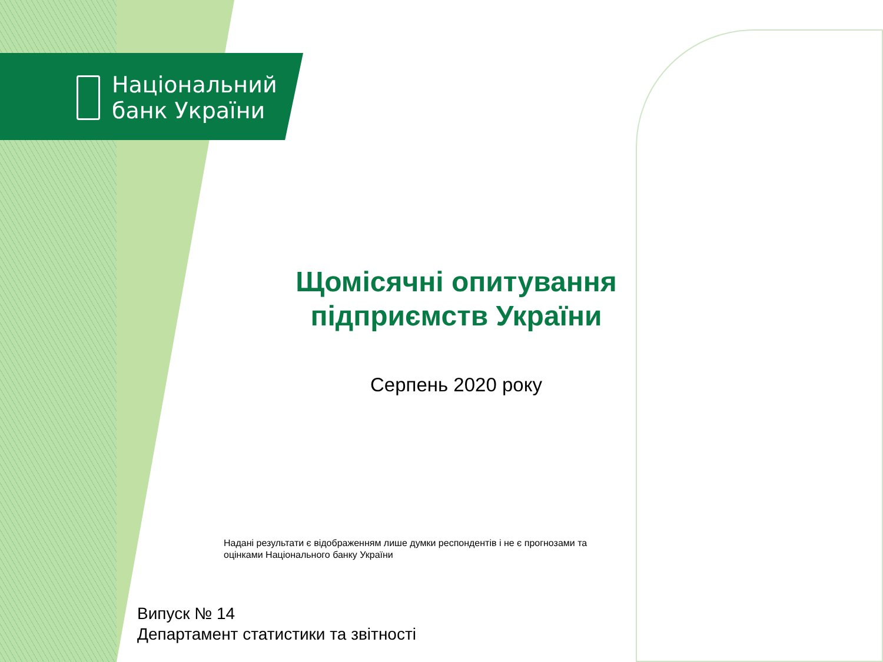Національний
банк України
Щомісячні опитування підприємств України
Серпень 2020 року
Надані результати є відображенням лише думки респондентів і не є прогнозами та оцінками Національного банку України
Випуск № 14
Департамент статистики та звітності